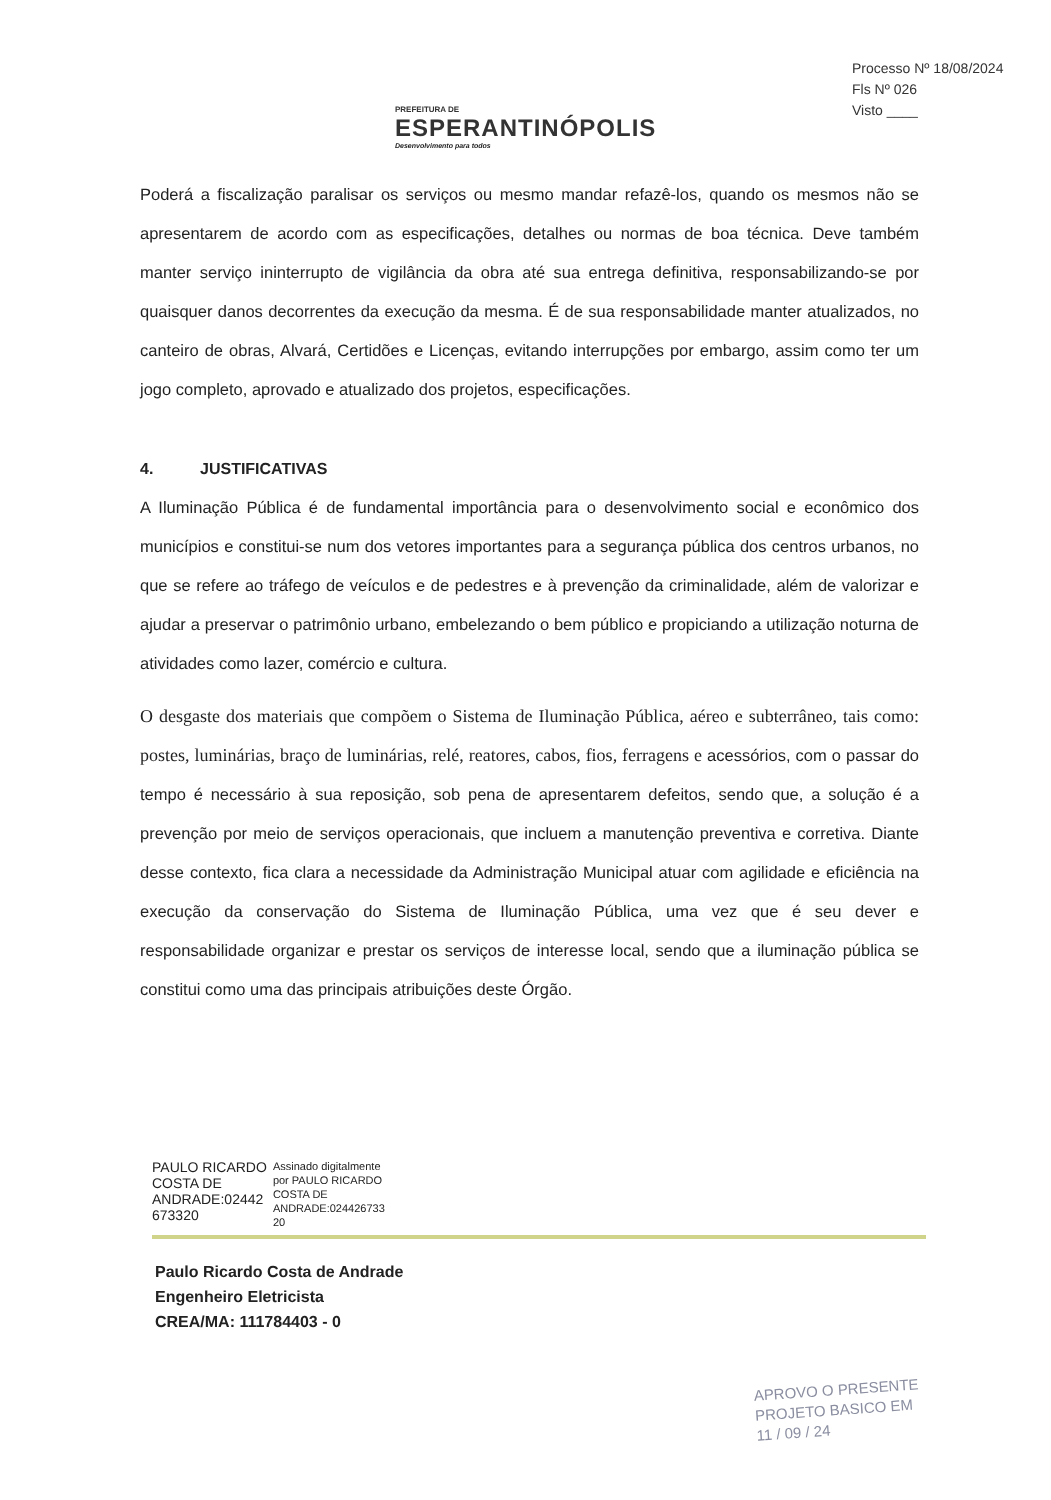PREFEITURA DE
ESPERANTINÓPOLIS
Desenvolvimento para todos
Processo Nº 18/08/2024
Fls Nº 026
Visto ____
Poderá a fiscalização paralisar os serviços ou mesmo mandar refazê-los, quando os mesmos não se apresentarem de acordo com as especificações, detalhes ou normas de boa técnica. Deve também manter serviço ininterrupto de vigilância da obra até sua entrega definitiva, responsabilizando-se por quaisquer danos decorrentes da execução da mesma. É de sua responsabilidade manter atualizados, no canteiro de obras, Alvará, Certidões e Licenças, evitando interrupções por embargo, assim como ter um jogo completo, aprovado e atualizado dos projetos, especificações.
4. JUSTIFICATIVAS
A Iluminação Pública é de fundamental importância para o desenvolvimento social e econômico dos municípios e constitui-se num dos vetores importantes para a segurança pública dos centros urbanos, no que se refere ao tráfego de veículos e de pedestres e à prevenção da criminalidade, além de valorizar e ajudar a preservar o patrimônio urbano, embelezando o bem público e propiciando a utilização noturna de atividades como lazer, comércio e cultura.
O desgaste dos materiais que compõem o Sistema de Iluminação Pública, aéreo e subterrâneo, tais como: postes, luminárias, braço de luminárias, relé, reatores, cabos, fios, ferragens e acessórios, com o passar do tempo é necessário à sua reposição, sob pena de apresentarem defeitos, sendo que, a solução é a prevenção por meio de serviços operacionais, que incluem a manutenção preventiva e corretiva. Diante desse contexto, fica clara a necessidade da Administração Municipal atuar com agilidade e eficiência na execução da conservação do Sistema de Iluminação Pública, uma vez que é seu dever e responsabilidade organizar e prestar os serviços de interesse local, sendo que a iluminação pública se constitui como uma das principais atribuições deste Órgão.
PAULO RICARDO
COSTA DE
ANDRADE:02442
673320
Assinado digitalmente
por PAULO RICARDO
COSTA DE
ANDRADE:024426733
20
Paulo Ricardo Costa de Andrade
Engenheiro Eletricista
CREA/MA: 111784403 - 0
APROVO O PRESENTE
PROJETO BASICO EM
11 / 09 / 24